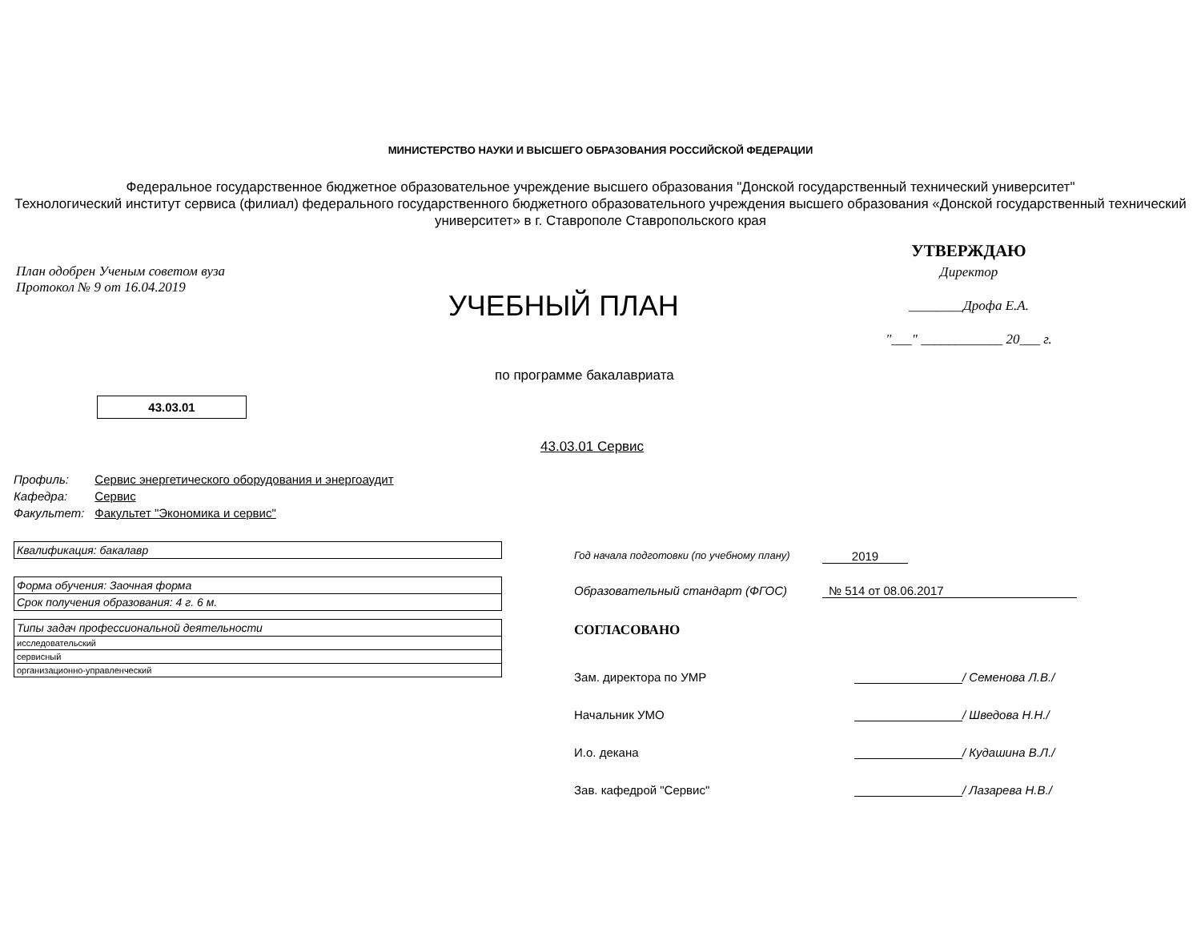МИНИСТЕРСТВО НАУКИ И ВЫСШЕГО ОБРАЗОВАНИЯ РОССИЙСКОЙ ФЕДЕРАЦИИ
Федеральное государственное бюджетное образовательное учреждение высшего образования "Донской государственный технический университет"
Технологический институт сервиса (филиал) федерального государственного бюджетного образовательного учреждения высшего образования «Донской государственный технический университет» в г. Ставрополе Ставропольского края
План одобрен Ученым советом вуза
Протокол № 9 от 16.04.2019
УЧЕБНЫЙ ПЛАН
УТВЕРЖДАЮ
Директор
________Дрофа Е.А.
"___" ____________ 20___ г.
по программе бакалавриата
43.03.01
43.03.01 Сервис
| Профиль: | Сервис энергетического оборудования и энергоаудит |
| Кафедра: | Сервис |
| Факультет: | Факультет "Экономика и сервис" |
| Квалификация: бакалавр |
| Форма обучения: Заочная форма |
| Срок получения образования: 4 г. 6 м. |
| Типы задач профессиональной деятельности |
| исследовательский |
| сервисный |
| организационно-управленческий |
Год начала подготовки (по учебному плану) 2019
Образовательный стандарт (ФГОС) № 514 от 08.06.2017
СОГЛАСОВАНО
Зам. директора по УМР / Семенова Л.В./
Начальник УМО / Шведова Н.Н./
И.о. декана / Кудашина В.Л./
Зав. кафедрой "Сервис" / Лазарева Н.В./